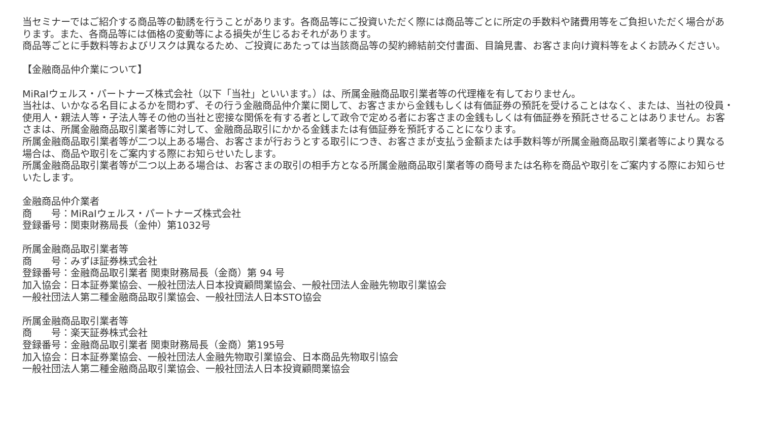当セミナーではご紹介する商品等の勧誘を行うことがあります。各商品等にご投資いただく際には商品等ごとに所定の手数料や諸費用等をご負担いただく場合があります。また、各商品等には価格の変動等による損失が生じるおそれがあります。
商品等ごとに手数料等およびリスクは異なるため、ご投資にあたっては当該商品等の契約締結前交付書面、目論見書、お客さま向け資料等をよくお読みください。
【金融商品仲介業について】
MiRaIウェルス・パートナーズ株式会社（以下「当社」といいます。）は、所属金融商品取引業者等の代理権を有しておりません。
当社は、いかなる名目によるかを問わず、その行う金融商品仲介業に関して、お客さまから金銭もしくは有価証券の預託を受けることはなく、または、当社の役員・使用人・親法人等・子法人等その他の当社と密接な関係を有する者として政令で定める者にお客さまの金銭もしくは有価証券を預託させることはありません。お客さまは、所属金融商品取引業者等に対して、金融商品取引にかかる金銭または有価証券を預託することになります。
所属金融商品取引業者等が二つ以上ある場合、お客さまが行おうとする取引につき、お客さまが支払う金額または手数料等が所属金融商品取引業者等により異なる場合は、商品や取引をご案内する際にお知らせいたします。
所属金融商品取引業者等が二つ以上ある場合は、お客さまの取引の相手方となる所属金融商品取引業者等の商号または名称を商品や取引をご案内する際にお知らせいたします。
金融商品仲介業者
商　　号：MiRaIウェルス・パートナーズ株式会社
登録番号：関東財務局長（金仲）第1032号
所属金融商品取引業者等
商　　号：みずほ証券株式会社
登録番号：金融商品取引業者 関東財務局長（金商）第 94 号
加入協会：日本証券業協会、一般社団法人日本投資顧問業協会、一般社団法人金融先物取引業協会
一般社団法人第二種金融商品取引業協会、一般社団法人日本STO協会
所属金融商品取引業者等
商　　号：楽天証券株式会社
登録番号：金融商品取引業者 関東財務局長（金商）第195号
加入協会：日本証券業協会、一般社団法人金融先物取引業協会、日本商品先物取引協会
一般社団法人第二種金融商品取引業協会、一般社団法人日本投資顧問業協会